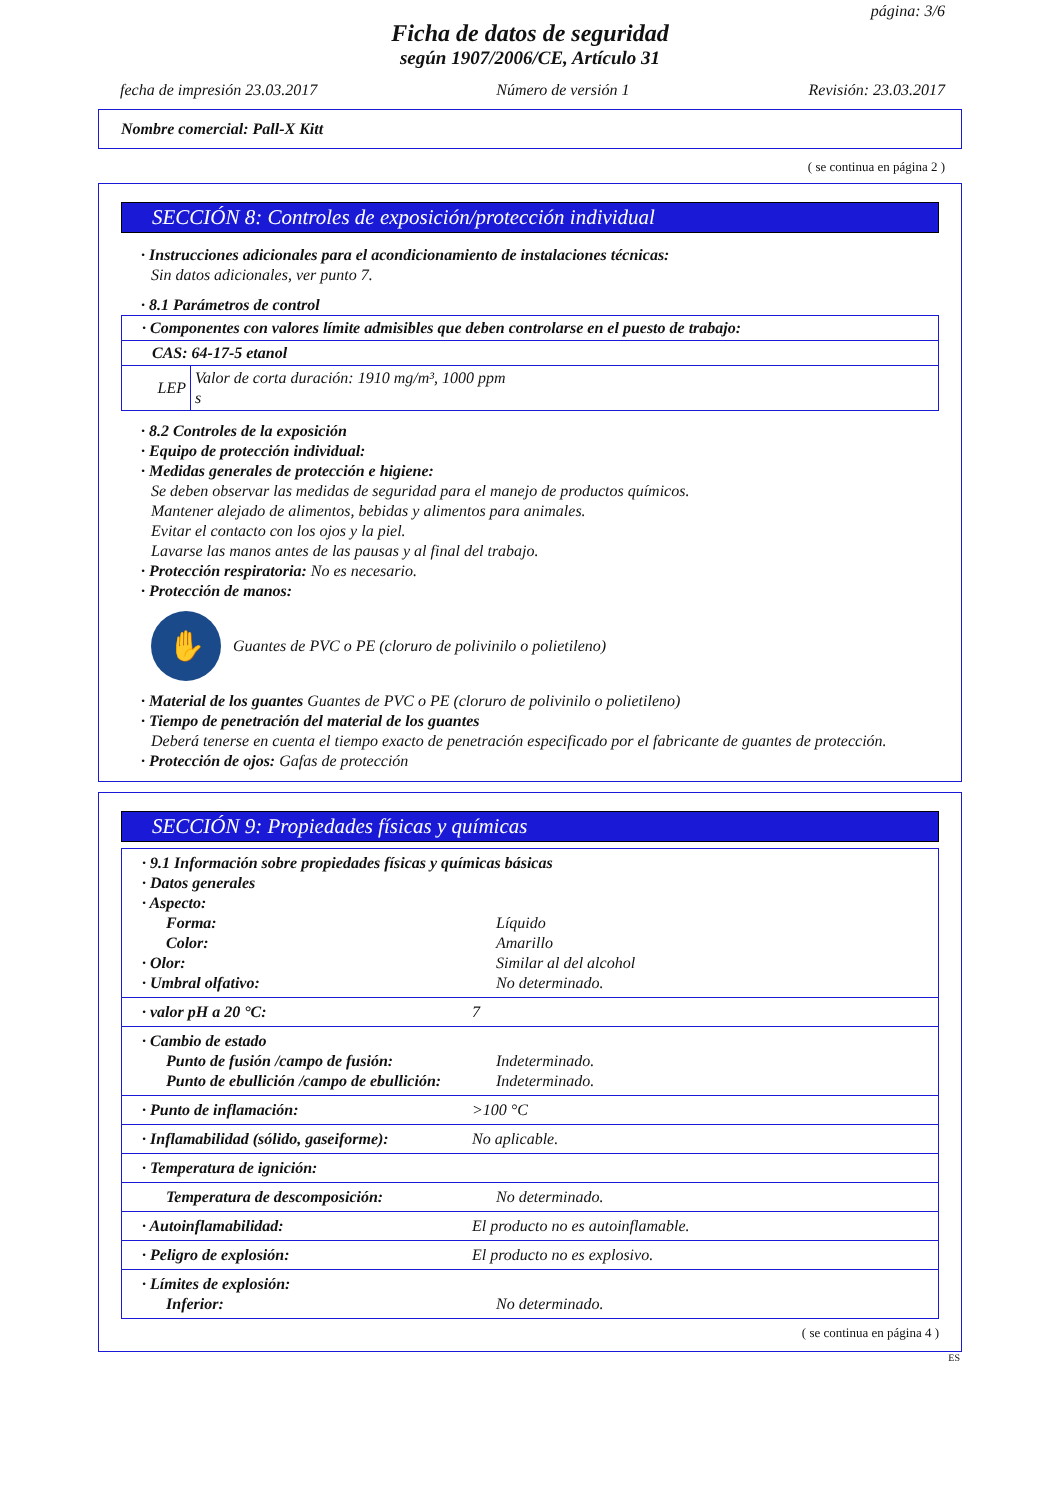página: 3/6
Ficha de datos de seguridad
según 1907/2006/CE, Artículo 31
fecha de impresión 23.03.2017 Número de versión 1 Revisión: 23.03.2017
Nombre comercial: Pall-X Kitt
( se continua en página 2 )
SECCIÓN 8: Controles de exposición/protección individual
· Instrucciones adicionales para el acondicionamiento de instalaciones técnicas:
Sin datos adicionales, ver punto 7.
· 8.1 Parámetros de control
| · Componentes con valores límite admisibles que deben controlarse en el puesto de trabajo: | |
| CAS: 64-17-5 etanol | |
| LEP | Valor de corta duración: 1910 mg/m³, 1000 ppm s |
· 8.2 Controles de la exposición
· Equipo de protección individual:
· Medidas generales de protección e higiene:
Se deben observar las medidas de seguridad para el manejo de productos químicos.
Mantener alejado de alimentos, bebidas y alimentos para animales.
Evitar el contacto con los ojos y la piel.
Lavarse las manos antes de las pausas y al final del trabajo.
· Protección respiratoria: No es necesario.
· Protección de manos:
✋
Guantes de PVC o PE (cloruro de polivinilo o polietileno)
· Material de los guantes Guantes de PVC o PE (cloruro de polivinilo o polietileno)
· Tiempo de penetración del material de los guantes
Deberá tenerse en cuenta el tiempo exacto de penetración especificado por el fabricante de guantes de protección.
· Protección de ojos: Gafas de protección
SECCIÓN 9: Propiedades físicas y químicas
| · 9.1 Información sobre propiedades físicas y químicas básicas | |
| · Datos generales | |
| · Aspecto: | |
| Forma: | Líquido |
| Color: | Amarillo |
| · Olor: | Similar al del alcohol |
| · Umbral olfativo: | No determinado. |
| · valor pH a 20 °C: | 7 |
| · Cambio de estado | |
| Punto de fusión /campo de fusión: | Indeterminado. |
| Punto de ebullición /campo de ebullición: | Indeterminado. |
| · Punto de inflamación: | >100 °C |
| · Inflamabilidad (sólido, gaseiforme): | No aplicable. |
| · Temperatura de ignición: |
| Temperatura de descomposición: | No determinado. |
| · Autoinflamabilidad: | El producto no es autoinflamable. |
| · Peligro de explosión: | El producto no es explosivo. |
| · Límites de explosión: | |
| Inferior: | No determinado. |
( se continua en página 4 )
ES